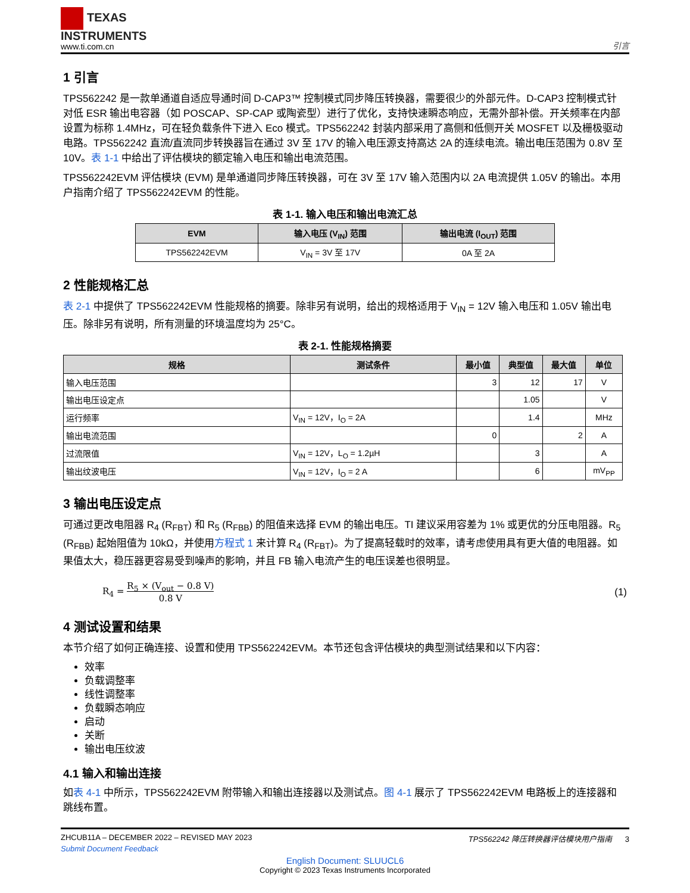TEXAS
INSTRUMENTS
www.ti.com.cn
引言
1 引言
TPS562242 是一款单通道自适应导通时间 D-CAP3™ 控制模式同步降压转换器，需要很少的外部元件。D-CAP3 控制模式针对低 ESR 输出电容器（如 POSCAP、SP-CAP 或陶瓷型）进行了优化，支持快速瞬态响应，无需外部补偿。开关频率在内部设置为标称 1.4MHz，可在轻负载条件下进入 Eco 模式。TPS562242 封装内部采用了高侧和低侧开关 MOSFET 以及栅极驱动电路。TPS562242 直流/直流同步转换器旨在通过 3V 至 17V 的输入电压源支持高达 2A 的连续电流。输出电压范围为 0.8V 至 10V。表 1-1 中给出了评估模块的额定输入电压和输出电流范围。
TPS562242EVM 评估模块 (EVM) 是单通道同步降压转换器，可在 3V 至 17V 输入范围内以 2A 电流提供 1.05V 的输出。本用户指南介绍了 TPS562242EVM 的性能。
表 1-1. 输入电压和输出电流汇总
| EVM | 输入电压 (V<sub>IN</sub>) 范围 | 输出电流 (I<sub>OUT</sub>) 范围 |
| --- | --- | --- |
| TPS562242EVM | V<sub>IN</sub> = 3V 至 17V | 0A 至 2A |
2 性能规格汇总
表 2-1 中提供了 TPS562242EVM 性能规格的摘要。除非另有说明，给出的规格适用于 V<sub>IN</sub> = 12V 输入电压和 1.05V 输出电压。除非另有说明，所有测量的环境温度均为 25°C。
表 2-1. 性能规格摘要
| 规格 | 测试条件 | 最小值 | 典型值 | 最大值 | 单位 |
| --- | --- | --- | --- | --- | --- |
| 输入电压范围 | | 3 | 12 | 17 | V |
| 输出电压设定点 | | | 1.05 | | V |
| 运行频率 | V<sub>IN</sub> = 12V，I<sub>O</sub> = 2A | | 1.4 | | MHz |
| 输出电流范围 | | 0 | | 2 | A |
| 过流限值 | V<sub>IN</sub> = 12V，L<sub>O</sub> = 1.2µH | | 3 | | A |
| 输出纹波电压 | V<sub>IN</sub> = 12V，I<sub>O</sub> = 2 A | | 6 | | mV<sub>PP</sub> |
3 输出电压设定点
可通过更改电阻器 R<sub>4</sub> (R<sub>FBT</sub>) 和 R<sub>5</sub> (R<sub>FBB</sub>) 的阻值来选择 EVM 的输出电压。TI 建议采用容差为 1% 或更优的分压电阻器。R<sub>5</sub> (R<sub>FBB</sub>) 起始阻值为 10kΩ，并使用方程式 1 来计算 R<sub>4</sub> (R<sub>FBT</sub>)。为了提高轻载时的效率，请考虑使用具有更大值的电阻器。如果值太大，稳压器更容易受到噪声的影响，并且 FB 输入电流产生的电压误差也很明显。
R<sub>4</sub> = R<sub>5</sub> × (V<sub>out</sub> − 0.8 V)
0.8 V
(1)
4 测试设置和结果
本节介绍了如何正确连接、设置和使用 TPS562242EVM。本节还包含评估模块的典型测试结果和以下内容：
效率
负载调整率
线性调整率
负载瞬态响应
启动
关断
输出电压纹波
4.1 输入和输出连接
如表 4-1 中所示，TPS562242EVM 附带输入和输出连接器以及测试点。图 4-1 展示了 TPS562242EVM 电路板上的连接器和跳线布置。
ZHCUB11A – DECEMBER 2022 – REVISED MAY 2023 TPS562242 降压转换器评估模块用户指南 3
Submit Document Feedback
English Document: SLUUCL6
Copyright © 2023 Texas Instruments Incorporated